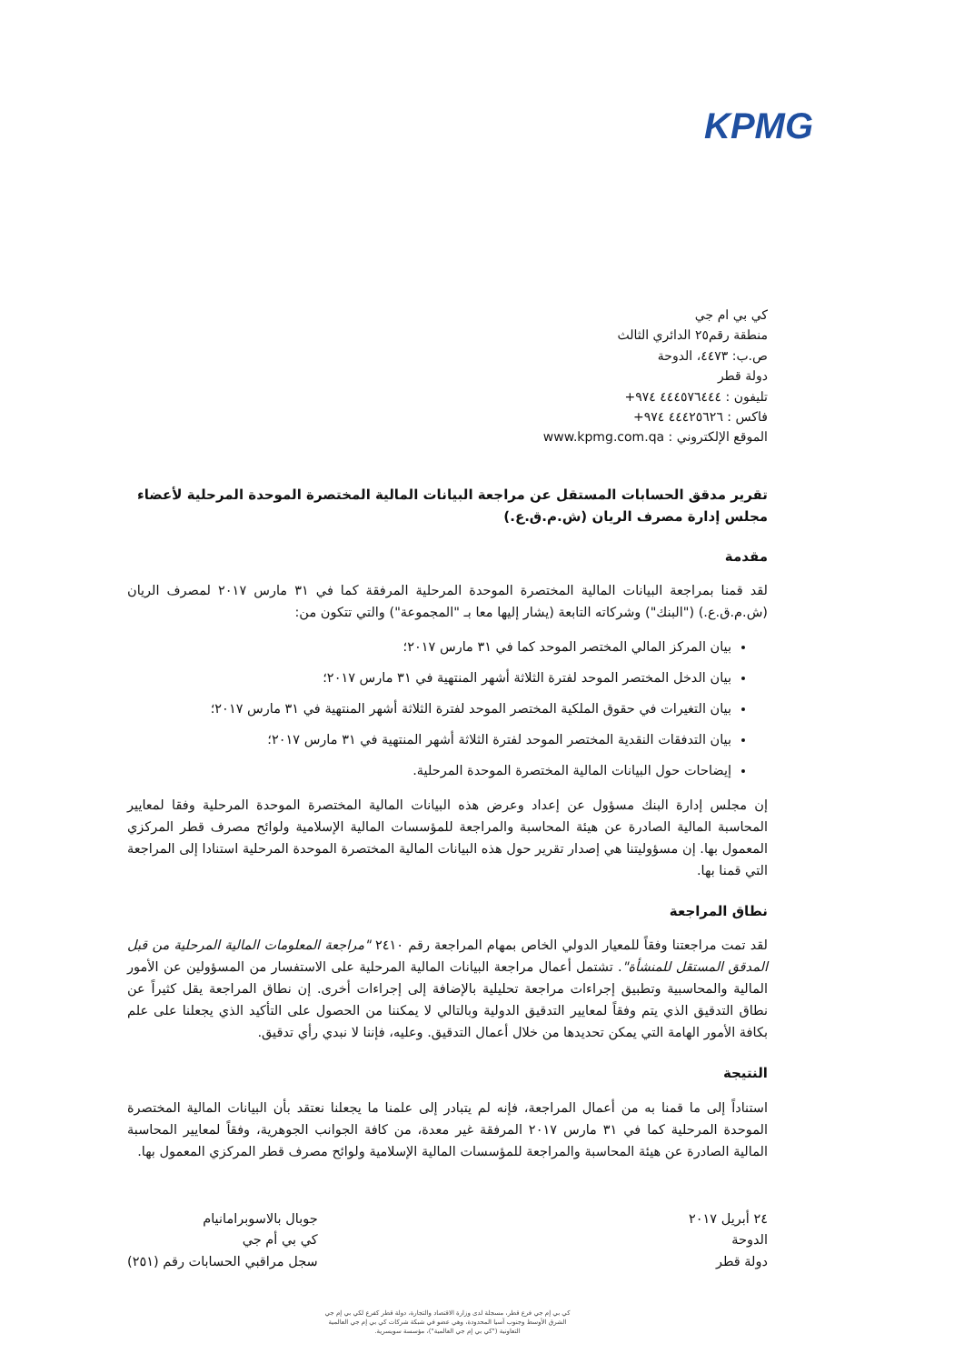KPMG
كي بي ام جي
منطقة رقم٢٥ الدائري الثالث
ص.ب: ٤٤٧٣، الدوحة
دولة قطر
تليفون : ٤٤٤٥٧٦٤٤٤ ٩٧٤+
فاكس : ٤٤٤٢٥٦٢٦ ٩٧٤+
الموقع الإلكتروني : www.kpmg.com.qa
تقرير مدقق الحسابات المستقل عن مراجعة البيانات المالية المختصرة الموحدة المرحلية لأعضاء مجلس إدارة مصرف الريان (ش.م.ق.ع.)
مقدمة
لقد قمنا بمراجعة البيانات المالية المختصرة الموحدة المرحلية المرفقة كما في ٣١ مارس ٢٠١٧ لمصرف الريان (ش.م.ق.ع.) ("البنك") وشركاته التابعة (يشار إليها معا بـ "المجموعة") والتي تتكون من:
بيان المركز المالي المختصر الموحد كما في ٣١ مارس ٢٠١٧؛
بيان الدخل المختصر الموحد لفترة الثلاثة أشهر المنتهية في ٣١ مارس ٢٠١٧؛
بيان التغيرات في حقوق الملكية المختصر الموحد لفترة الثلاثة أشهر المنتهية في ٣١ مارس ٢٠١٧؛
بيان التدفقات النقدية المختصر الموحد لفترة الثلاثة أشهر المنتهية في ٣١ مارس ٢٠١٧؛
إيضاحات حول البيانات المالية المختصرة الموحدة المرحلية.
إن مجلس إدارة البنك مسؤول عن إعداد وعرض هذه البيانات المالية المختصرة الموحدة المرحلية وفقا لمعايير المحاسبة المالية الصادرة عن هيئة المحاسبة والمراجعة للمؤسسات المالية الإسلامية ولوائح مصرف قطر المركزي المعمول بها. إن مسؤوليتنا هي إصدار تقرير حول هذه البيانات المالية المختصرة الموحدة المرحلية استنادا إلى المراجعة التي قمنا بها.
نطاق المراجعة
لقد تمت مراجعتنا وفقاً للمعيار الدولي الخاص بمهام المراجعة رقم ٢٤١٠ "مراجعة المعلومات المالية المرحلية من قبل المدقق المستقل للمنشأة". تشتمل أعمال مراجعة البيانات المالية المرحلية على الاستفسار من المسؤولين عن الأمور المالية والمحاسبية وتطبيق إجراءات مراجعة تحليلية بالإضافة إلى إجراءات أخرى. إن نطاق المراجعة يقل كثيراً عن نطاق التدقيق الذي يتم وفقاً لمعايير التدقيق الدولية وبالتالي لا يمكننا من الحصول على التأكيد الذي يجعلنا على علم بكافة الأمور الهامة التي يمكن تحديدها من خلال أعمال التدقيق. وعليه، فإننا لا نبدي رأي تدقيق.
النتيجة
استناداً إلى ما قمنا به من أعمال المراجعة، فإنه لم يتبادر إلى علمنا ما يجعلنا نعتقد بأن البيانات المالية المختصرة الموحدة المرحلية كما في ٣١ مارس ٢٠١٧ المرفقة غير معدة، من كافة الجوانب الجوهرية، وفقاً لمعايير المحاسبة المالية الصادرة عن هيئة المحاسبة والمراجعة للمؤسسات المالية الإسلامية ولوائح مصرف قطر المركزي المعمول بها.
٢٤ أبريل ٢٠١٧
الدوحة
دولة قطر
جوبال بالاسوبرامانيام
كي بي أم جي
سجل مراقبي الحسابات رقم (٢٥١)
كي بي إم جي فرع قطر، مسجلة لدى وزارة الاقتصاد والتجارة، دولة قطر كفرع لكي بي إم جي
الشرق الأوسط وجنوب آسيا المحدودة، وهي عضو في شبكة شركات كي بي إم جي العالمية
التعاونية ("كي بي إم جي العالمية")، مؤسسة سويسرية.